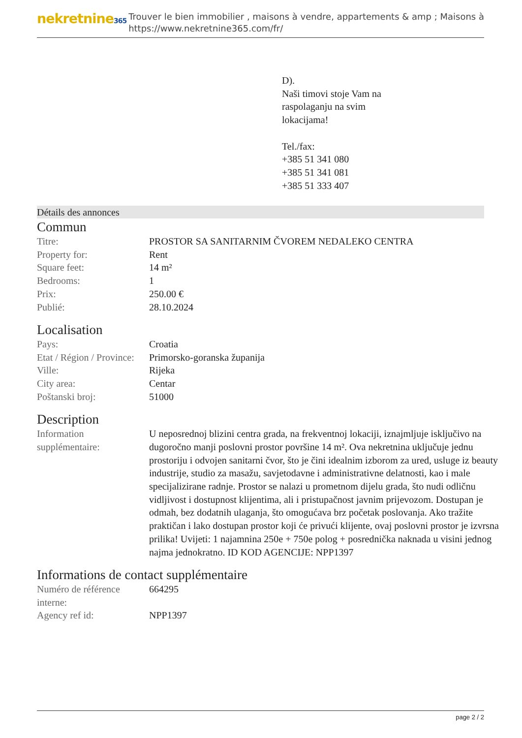nekretnine365
Trouver le bien immobilier , maisons à vendre, appartements & amp ; Maisons à
https://www.nekretnine365.com/fr/
D).
Naši timovi stoje Vam na
raspolaganju na svim
lokacijama!
Tel./fax:
+385 51 341 080
+385 51 341 081
+385 51 333 407
Détails des annonces
Commun
| Titre: | PROSTOR SA SANITARNIM ČVOREM NEDALEKO CENTRA |
| Property for: | Rent |
| Square feet: | 14 m² |
| Bedrooms: | 1 |
| Prix: | 250.00 € |
| Publié: | 28.10.2024 |
Localisation
| Pays: | Croatia |
| Etat / Région / Province: | Primorsko-goranska županija |
| Ville: | Rijeka |
| City area: | Centar |
| Poštanski broj: | 51000 |
Description
| Information supplémentaire: | U neposrednoj blizini centra grada, na frekventnoj lokaciji, iznajmljuje isključivo na dugoročno manji poslovni prostor površine 14 m². Ova nekretnina uključuje jednu prostoriju i odvojen sanitarni čvor, što je čini idealnim izborom za ured, usluge iz beauty industrije, studio za masažu, savjetodavne i administrativne delatnosti, kao i male specijalizirane radnje. Prostor se nalazi u prometnom dijelu grada, što nudi odličnu vidljivost i dostupnost klijentima, ali i pristupačnost javnim prijevozom. Dostupan je odmah, bez dodatnih ulaganja, što omogućava brz početak poslovanja. Ako tražite praktičan i lako dostupan prostor koji će privući klijente, ovaj poslovni prostor je izvrsna prilika! Uvijeti: 1 najamnina 250e + 750e polog + posrednička naknada u visini jednog najma jednokratno. ID KOD AGENCIJE: NPP1397 |
Informations de contact supplémentaire
| Numéro de référence interne: | 664295 |
| Agency ref id: | NPP1397 |
page 2 / 2